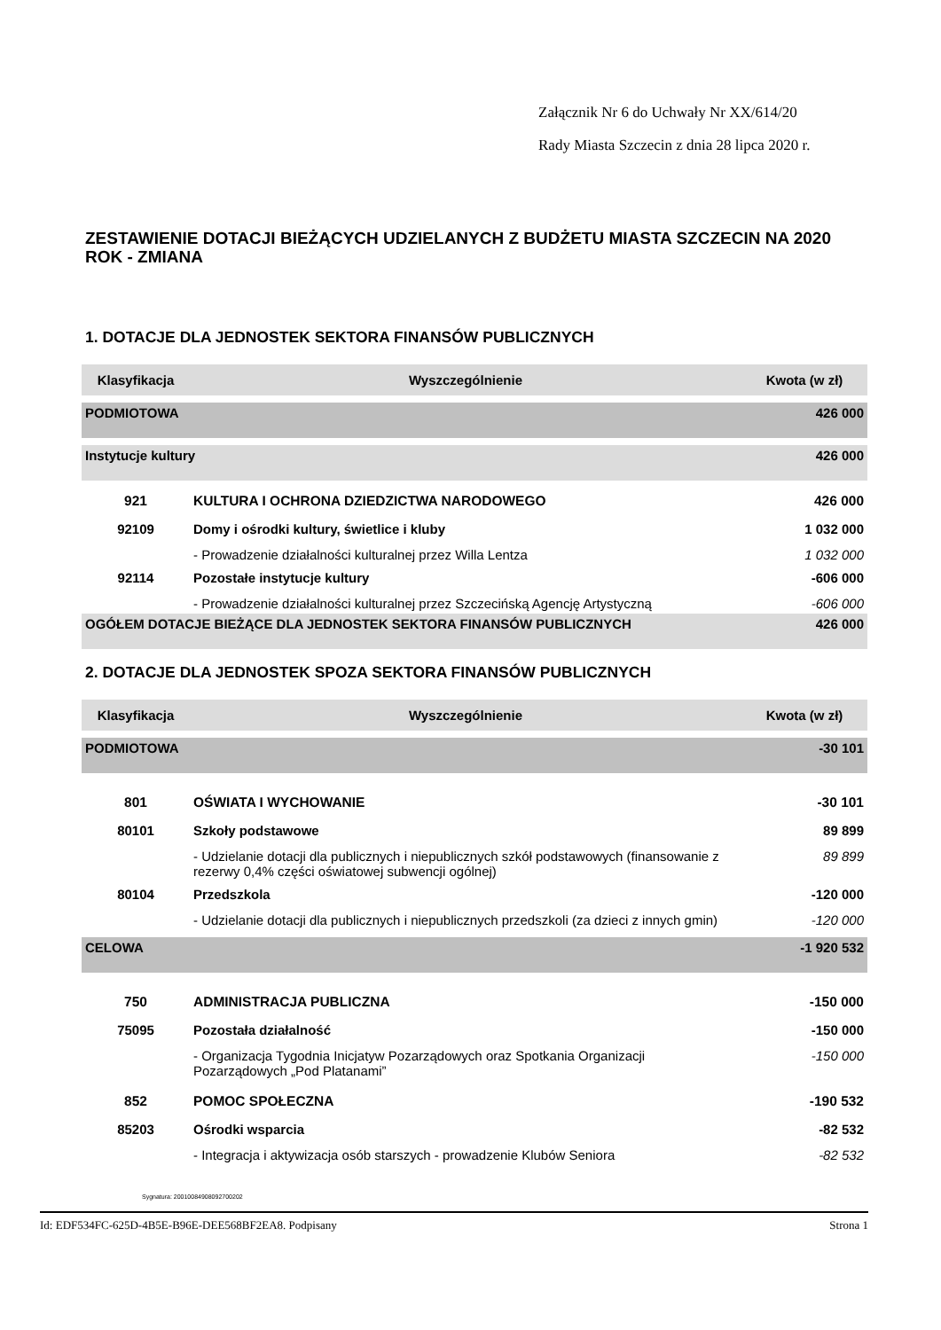Załącznik Nr 6 do Uchwały Nr XX/614/20
Rady Miasta Szczecin z dnia 28 lipca 2020 r.
ZESTAWIENIE DOTACJI BIEŻĄCYCH UDZIELANYCH Z BUDŻETU MIASTA SZCZECIN NA 2020 ROK - ZMIANA
1. DOTACJE DLA JEDNOSTEK SEKTORA FINANSÓW PUBLICZNYCH
| Klasyfikacja | Wyszczególnienie | Kwota (w zł) |
| --- | --- | --- |
| PODMIOTOWA | | 426 000 |
| Instytucje kultury | | 426 000 |
| 921 | KULTURA I OCHRONA DZIEDZICTWA NARODOWEGO | 426 000 |
| 92109 | Domy i ośrodki kultury, świetlice i kluby | 1 032 000 |
| | - Prowadzenie działalności kulturalnej przez Willa Lentza | 1 032 000 |
| 92114 | Pozostałe instytucje kultury | -606 000 |
| | - Prowadzenie działalności kulturalnej przez Szczecińską Agencję Artystyczną | -606 000 |
| OGÓŁEM DOTACJE BIEŻĄCE DLA JEDNOSTEK SEKTORA FINANSÓW PUBLICZNYCH | | 426 000 |
2. DOTACJE DLA JEDNOSTEK SPOZA SEKTORA FINANSÓW PUBLICZNYCH
| Klasyfikacja | Wyszczególnienie | Kwota (w zł) |
| --- | --- | --- |
| PODMIOTOWA | | -30 101 |
| 801 | OŚWIATA I WYCHOWANIE | -30 101 |
| 80101 | Szkoły podstawowe | 89 899 |
| | - Udzielanie dotacji dla publicznych i niepublicznych szkół podstawowych (finansowanie z rezerwy 0,4% części oświatowej subwencji ogólnej) | 89 899 |
| 80104 | Przedszkola | -120 000 |
| | - Udzielanie dotacji dla publicznych i niepublicznych przedszkoli (za dzieci z innych gmin) | -120 000 |
| CELOWA | | -1 920 532 |
| 750 | ADMINISTRACJA PUBLICZNA | -150 000 |
| 75095 | Pozostała działalność | -150 000 |
| | - Organizacja Tygodnia Inicjatyw Pozarządowych oraz Spotkania Organizacji Pozarządowych „Pod Platanami” | -150 000 |
| 852 | POMOC SPOŁECZNA | -190 532 |
| 85203 | Ośrodki wsparcia | -82 532 |
| | - Integracja i aktywizacja osób starszych - prowadzenie Klubów Seniora | -82 532 |
Sygnatura: 20010084908092700202
Id: EDF534FC-625D-4B5E-B96E-DEE568BF2EA8. Podpisany Strona 1